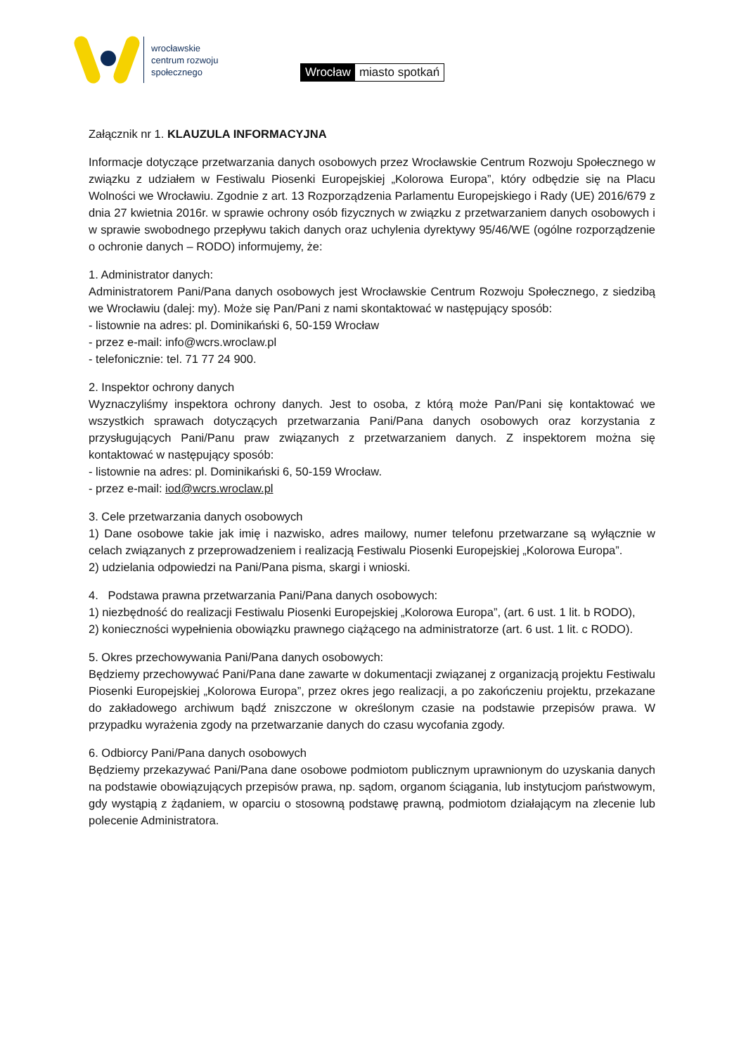wrocławskie
centrum rozwoju
społecznego
Wrocław miasto spotkań
Załącznik nr 1. KLAUZULA INFORMACYJNA
Informacje dotyczące przetwarzania danych osobowych przez Wrocławskie Centrum Rozwoju Społecznego w związku z udziałem w Festiwalu Piosenki Europejskiej „Kolorowa Europa”, który odbędzie się na Placu Wolności we Wrocławiu. Zgodnie z art. 13 Rozporządzenia Parlamentu Europejskiego i Rady (UE) 2016/679 z dnia 27 kwietnia 2016r. w sprawie ochrony osób fizycznych w związku z przetwarzaniem danych osobowych i w sprawie swobodnego przepływu takich danych oraz uchylenia dyrektywy 95/46/WE (ogólne rozporządzenie o ochronie danych – RODO) informujemy, że:
1. Administrator danych:
Administratorem Pani/Pana danych osobowych jest Wrocławskie Centrum Rozwoju Społecznego, z siedzibą we Wrocławiu (dalej: my). Może się Pan/Pani z nami skontaktować w następujący sposób:
- listownie na adres: pl. Dominikański 6, 50-159 Wrocław
- przez e-mail: info@wcrs.wroclaw.pl
- telefonicznie: tel. 71 77 24 900.
2. Inspektor ochrony danych
Wyznaczyliśmy inspektora ochrony danych. Jest to osoba, z którą może Pan/Pani się kontaktować we wszystkich sprawach dotyczących przetwarzania Pani/Pana danych osobowych oraz korzystania z przysługujących Pani/Panu praw związanych z przetwarzaniem danych. Z inspektorem można się kontaktować w następujący sposób:
- listownie na adres: pl. Dominikański 6, 50-159 Wrocław.
- przez e-mail: iod@wcrs.wroclaw.pl
3. Cele przetwarzania danych osobowych
1) Dane osobowe takie jak imię i nazwisko, adres mailowy, numer telefonu przetwarzane są wyłącznie w celach związanych z przeprowadzeniem i realizacją Festiwalu Piosenki Europejskiej „Kolorowa Europa”.
2) udzielania odpowiedzi na Pani/Pana pisma, skargi i wnioski.
4. Podstawa prawna przetwarzania Pani/Pana danych osobowych:
1) niezbędność do realizacji Festiwalu Piosenki Europejskiej „Kolorowa Europa”, (art. 6 ust. 1 lit. b RODO),
2) konieczności wypełnienia obowiązku prawnego ciążącego na administratorze (art. 6 ust. 1 lit. c RODO).
5. Okres przechowywania Pani/Pana danych osobowych:
Będziemy przechowywać Pani/Pana dane zawarte w dokumentacji związanej z organizacją projektu Festiwalu Piosenki Europejskiej „Kolorowa Europa”, przez okres jego realizacji, a po zakończeniu projektu, przekazane do zakładowego archiwum bądź zniszczone w określonym czasie na podstawie przepisów prawa. W przypadku wyrażenia zgody na przetwarzanie danych do czasu wycofania zgody.
6. Odbiorcy Pani/Pana danych osobowych
Będziemy przekazywać Pani/Pana dane osobowe podmiotom publicznym uprawnionym do uzyskania danych na podstawie obowiązujących przepisów prawa, np. sądom, organom ściągania, lub instytucjom państwowym, gdy wystąpią z żądaniem, w oparciu o stosowną podstawę prawną, podmiotom działającym na zlecenie lub polecenie Administratora.